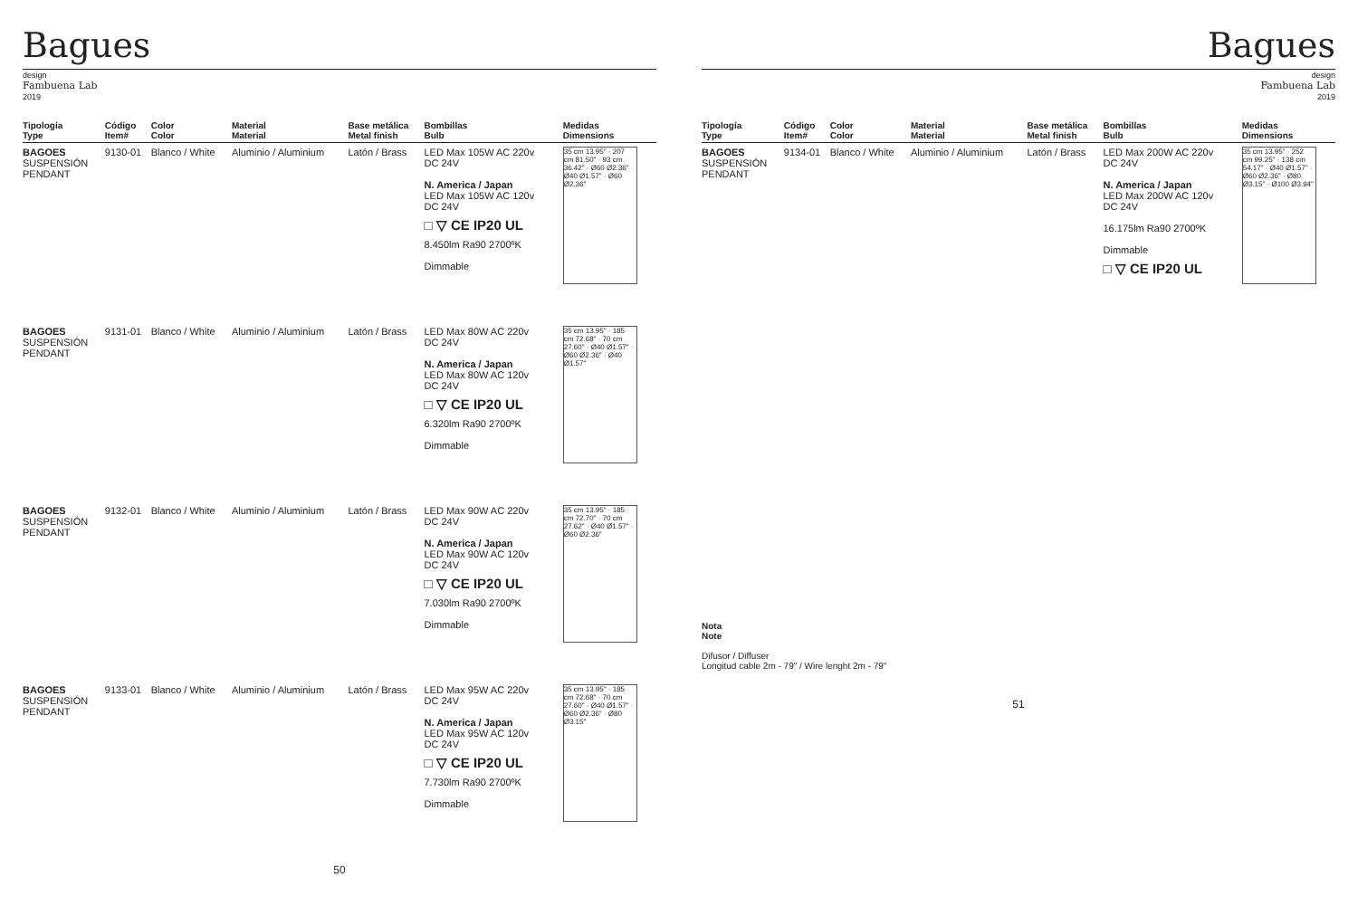Bagues
design
Fambuena Lab
2019
| Tipología Type | Código Item# | Color Color | Material Material | Base metálica Metal finish | Bombillas Bulb | Medidas Dimensions |
| --- | --- | --- | --- | --- | --- | --- |
| BAGOES SUSPENSIÓN PENDANT | 9130-01 | Blanco / White | Aluminio / Aluminium | Latón / Brass | LED Max 105W AC 220v DC 24V N. America / Japan LED Max 105W AC 120v DC 24V □ ▽ CE IP20 UL 8.450lm Ra90 2700ºK Dimmable | 35 cm 13.95" · 207 cm 81.50" · 93 cm 36.42" · Ø60 Ø2.36" · Ø40 Ø1.57" · Ø60 Ø2.36" |
| BAGOES SUSPENSIÓN PENDANT | 9131-01 | Blanco / White | Aluminio / Aluminium | Latón / Brass | LED Max 80W AC 220v DC 24V N. America / Japan LED Max 80W AC 120v DC 24V □ ▽ CE IP20 UL 6.320lm Ra90 2700ºK Dimmable | 35 cm 13.95" · 185 cm 72.68" · 70 cm 27.60" · Ø40 Ø1.57" · Ø60 Ø2.36" · Ø40 Ø1.57" |
| BAGOES SUSPENSIÓN PENDANT | 9132-01 | Blanco / White | Aluminio / Aluminium | Latón / Brass | LED Max 90W AC 220v DC 24V N. America / Japan LED Max 90W AC 120v DC 24V □ ▽ CE IP20 UL 7.030lm Ra90 2700ºK Dimmable | 35 cm 13.95" · 185 cm 72.70" · 70 cm 27.62" · Ø40 Ø1.57" · Ø60 Ø2.36" |
| BAGOES SUSPENSIÓN PENDANT | 9133-01 | Blanco / White | Aluminio / Aluminium | Latón / Brass | LED Max 95W AC 220v DC 24V N. America / Japan LED Max 95W AC 120v DC 24V □ ▽ CE IP20 UL 7.730lm Ra90 2700ºK Dimmable | 35 cm 13.95" · 185 cm 72.68" · 70 cm 27.60" · Ø40 Ø1.57" · Ø60 Ø2.36" · Ø80 Ø3.15" |
50
Bagues
design
Fambuena Lab
2019
| Tipología Type | Código Item# | Color Color | Material Material | Base metálica Metal finish | Bombillas Bulb | Medidas Dimensions |
| --- | --- | --- | --- | --- | --- | --- |
| BAGOES SUSPENSIÓN PENDANT | 9134-01 | Blanco / White | Aluminio / Aluminium | Latón / Brass | LED Max 200W AC 220v DC 24V N. America / Japan LED Max 200W AC 120v DC 24V 16.175lm Ra90 2700ºK Dimmable □ ▽ CE IP20 UL | 35 cm 13.95" · 252 cm 99.25" · 138 cm 54.17" · Ø40 Ø1.57" · Ø60 Ø2.36" · Ø80 Ø3.15" · Ø100 Ø3.94" |
Nota
Note
Difusor / Diffuser
Longitud cable 2m - 79" / Wire lenght 2m - 79"
51